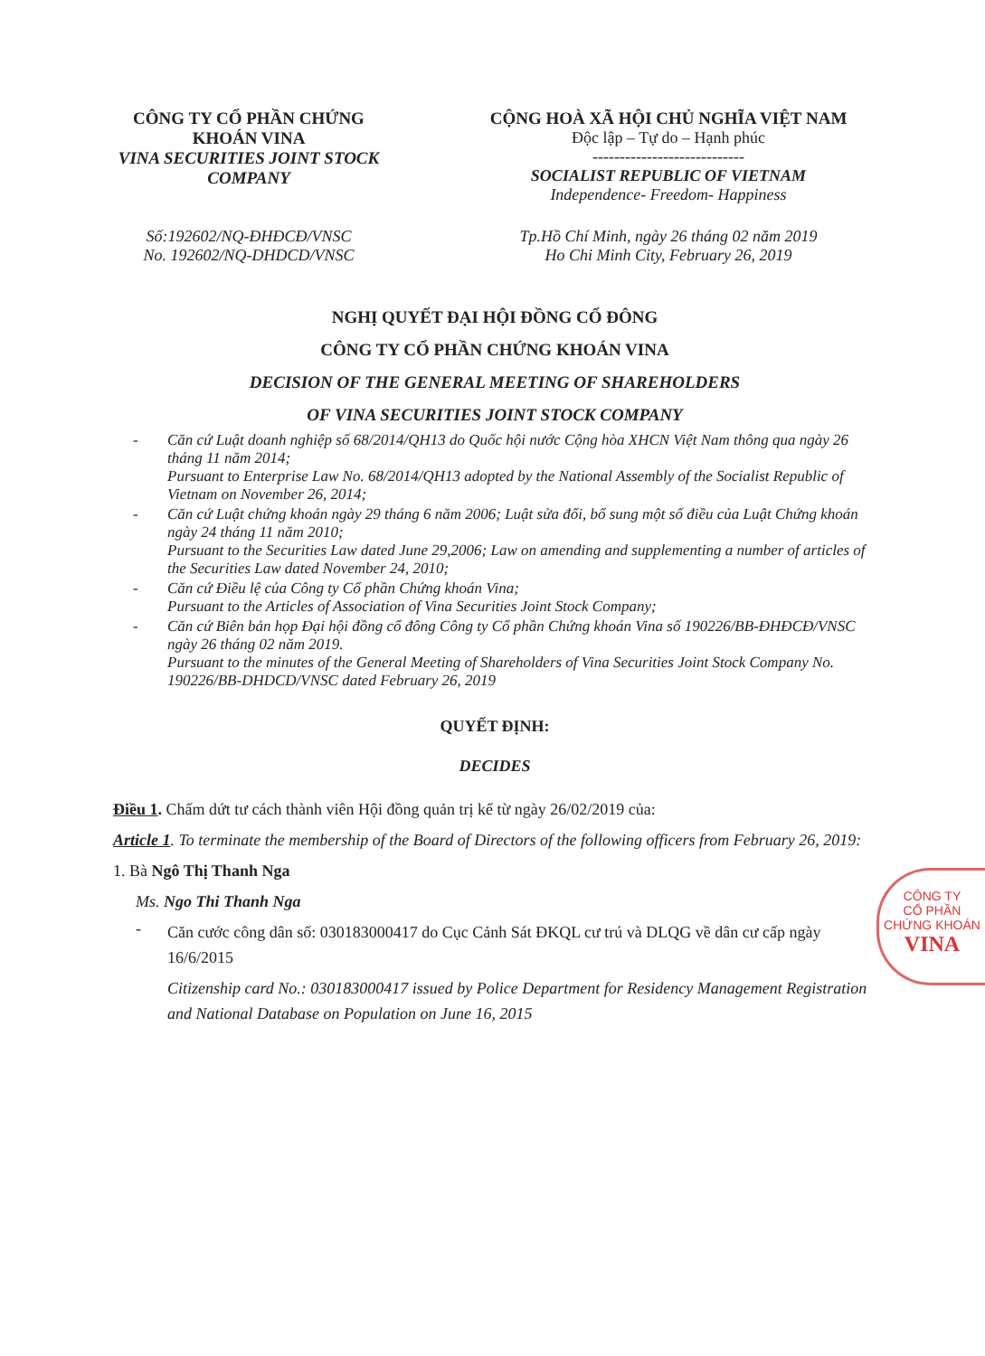CÔNG TY CỔ PHẦN CHỨNG KHOÁN VINA
VINA SECURITIES JOINT STOCK COMPANY
CỘNG HOÀ XÃ HỘI CHỦ NGHĨA VIỆT NAM
Độc lập – Tự do – Hạnh phúc
----------------------------
SOCIALIST REPUBLIC OF VIETNAM
Independence- Freedom- Happiness
Số:192602/NQ-ĐHĐCĐ/VNSC
No. 192602/NQ-DHDCD/VNSC
Tp.Hồ Chí Minh, ngày 26 tháng 02 năm 2019
Ho Chi Minh City, February 26, 2019
NGHỊ QUYẾT ĐẠI HỘI ĐỒNG CỔ ĐÔNG
CÔNG TY CỔ PHẦN CHỨNG KHOÁN VINA
DECISION OF THE GENERAL MEETING OF SHAREHOLDERS
OF VINA SECURITIES JOINT STOCK COMPANY
- Căn cứ Luật doanh nghiệp số 68/2014/QH13 do Quốc hội nước Cộng hòa XHCN Việt Nam thông qua ngày 26 tháng 11 năm 2014;
Pursuant to Enterprise Law No. 68/2014/QH13 adopted by the National Assembly of the Socialist Republic of Vietnam on November 26, 2014;
- Căn cứ Luật chứng khoán ngày 29 tháng 6 năm 2006; Luật sửa đổi, bổ sung một số điều của Luật Chứng khoán ngày 24 tháng 11 năm 2010;
Pursuant to the Securities Law dated June 29,2006; Law on amending and supplementing a number of articles of the Securities Law dated November 24, 2010;
- Căn cứ Điều lệ của Công ty Cổ phần Chứng khoán Vina;
Pursuant to the Articles of Association of Vina Securities Joint Stock Company;
- Căn cứ Biên bản họp Đại hội đồng cổ đông Công ty Cổ phần Chứng khoán Vina số 190226/BB-ĐHĐCĐ/VNSC ngày 26 tháng 02 năm 2019.
Pursuant to the minutes of the General Meeting of Shareholders of Vina Securities Joint Stock Company No. 190226/BB-DHDCD/VNSC dated February 26, 2019
QUYẾT ĐỊNH:
DECIDES
Điều 1. Chấm dứt tư cách thành viên Hội đồng quản trị kể từ ngày 26/02/2019 của:
Article 1. To terminate the membership of the Board of Directors of the following officers from February 26, 2019:
1. Bà Ngô Thị Thanh Nga
Ms. Ngo Thi Thanh Nga
-
Căn cước công dân số: 030183000417 do Cục Cảnh Sát ĐKQL cư trú và DLQG về dân cư cấp ngày 16/6/2015
Citizenship card No.: 030183000417 issued by Police Department for Residency Management Registration and National Database on Population on June 16, 2015
CÔNG TY
CỔ PHẦN
CHỨNG KHOÁN
VINA